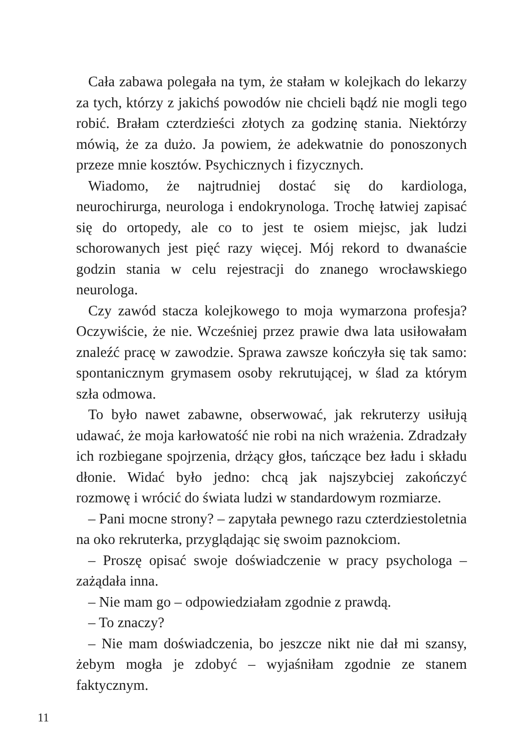Cała zabawa polegała na tym, że stałam w kolejkach do lekarzy za tych, którzy z jakichś powodów nie chcieli bądź nie mogli tego robić. Brałam czterdzieści złotych za godzinę stania. Niektórzy mówią, że za dużo. Ja powiem, że adekwatnie do ponoszonych przeze mnie kosztów. Psychicznych i fizycznych.
Wiadomo, że najtrudniej dostać się do kardiologa, neurochirurga, neurologa i endokrynologa. Trochę łatwiej zapisać się do ortopedy, ale co to jest te osiem miejsc, jak ludzi schorowanych jest pięć razy więcej. Mój rekord to dwanaście godzin stania w celu rejestracji do znanego wrocławskiego neurologa.
Czy zawód stacza kolejkowego to moja wymarzona profesja? Oczywiście, że nie. Wcześniej przez prawie dwa lata usiłowałam znaleźć pracę w zawodzie. Sprawa zawsze kończyła się tak samo: spontanicznym grymasem osoby rekrutującej, w ślad za którym szła odmowa.
To było nawet zabawne, obserwować, jak rekruterzy usiłują udawać, że moja karłowatość nie robi na nich wrażenia. Zdradzały ich rozbiegane spojrzenia, drżący głos, tańczące bez ładu i składu dłonie. Widać było jedno: chcą jak najszybciej zakończyć rozmowę i wrócić do świata ludzi w standardowym rozmiarze.
– Pani mocne strony? – zapytała pewnego razu czterdziestoletnia na oko rekruterka, przyglądając się swoim paznokciom.
– Proszę opisać swoje doświadczenie w pracy psychologa – zażądała inna.
– Nie mam go – odpowiedziałam zgodnie z prawdą.
– To znaczy?
– Nie mam doświadczenia, bo jeszcze nikt nie dał mi szansy, żebym mogła je zdobyć – wyjaśniłam zgodnie ze stanem faktycznym.
11